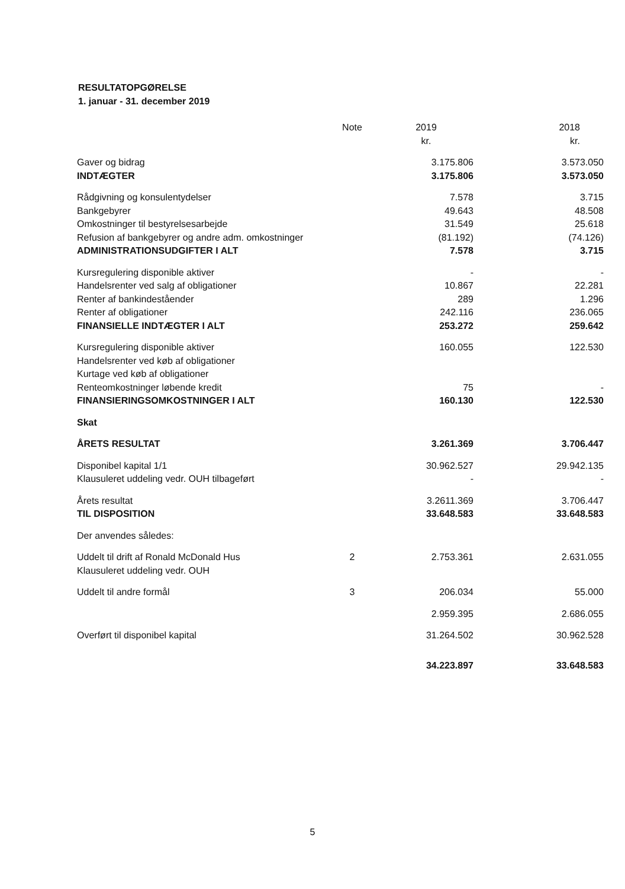RESULTATOPGØRELSE
1. januar - 31. december 2019
| | Note | 2019 | 2018 |
| --- | --- | --- | --- |
| | | kr. | kr. |
| Gaver og bidrag | | 3.175.806 | 3.573.050 |
| INDTÆGTER | | 3.175.806 | 3.573.050 |
| Rådgivning og konsulentydelser | | 7.578 | 3.715 |
| Bankgebyrer | | 49.643 | 48.508 |
| Omkostninger til bestyrelsesarbejde | | 31.549 | 25.618 |
| Refusion af bankgebyrer og andre adm. omkostninger | | (81.192) | (74.126) |
| ADMINISTRATIONSUDGIFTER I ALT | | 7.578 | 3.715 |
| Kursregulering disponible aktiver | | - | - |
| Handelsrenter ved salg af obligationer | | 10.867 | 22.281 |
| Renter af bankindeståender | | 289 | 1.296 |
| Renter af obligationer | | 242.116 | 236.065 |
| FINANSIELLE INDTÆGTER I ALT | | 253.272 | 259.642 |
| Kursregulering disponible aktiver | | 160.055 | 122.530 |
| Handelsrenter ved køb af obligationer | | | |
| Kurtage ved køb af obligationer | | | |
| Renteomkostninger løbende kredit | | 75 | - |
| FINANSIERINGSOMKOSTNINGER I ALT | | 160.130 | 122.530 |
| Skat | | | |
| ÅRETS RESULTAT | | 3.261.369 | 3.706.447 |
| Disponibel kapital 1/1 | | 30.962.527 | 29.942.135 |
| Klausuleret uddeling vedr. OUH tilbageført | | - | - |
| Årets resultat | | 3.2611.369 | 3.706.447 |
| TIL DISPOSITION | | 33.648.583 | 33.648.583 |
| Der anvendes således: | | | |
| Uddelt til drift af Ronald McDonald Hus | 2 | 2.753.361 | 2.631.055 |
| Klausuleret uddeling vedr. OUH | | | |
| Uddelt til andre formål | 3 | 206.034 | 55.000 |
| | | 2.959.395 | 2.686.055 |
| Overført til disponibel kapital | | 31.264.502 | 30.962.528 |
| | | 34.223.897 | 33.648.583 |
5